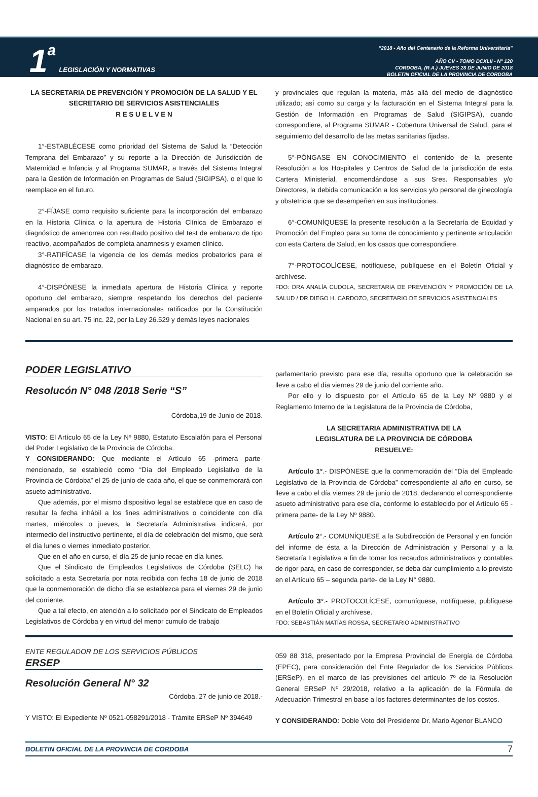1 a LEGISLACIÓN Y NORMATIVAS
“2018 - Año del Centenario de la Reforma Universitaria”
AÑO CV - TOMO DCXLII - N° 120
CORDOBA, (R.A.) JUEVES 28 DE JUNIO DE 2018
BOLETIN OFICIAL DE LA PROVINCIA DE CORDOBA
LA SECRETARIA DE PREVENCIÓN Y PROMOCIÓN DE LA SALUD Y EL SECRETARIO DE SERVICIOS ASISTENCIALES
R E S U E L V E N
1°-ESTABLÉCESE como prioridad del Sistema de Salud la “Detección Temprana del Embarazo” y su reporte a la Dirección de Jurisdicción de Maternidad e Infancia y al Programa SUMAR, a través del Sistema Integral para la Gestión de Información en Programas de Salud (SIGIPSA), o el que lo reemplace en el futuro.
2°-FÍJASE como requisito suficiente para la incorporación del embarazo en la Historia Clínica o la apertura de Historia Clínica de Embarazo el diagnóstico de amenorrea con resultado positivo del test de embarazo de tipo reactivo, acompañados de completa anamnesis y examen clínico.
3°-RATIFÍCASE la vigencia de los demás medios probatorios para el diagnóstico de embarazo.
4°-DISPÓNESE la inmediata apertura de Historia Clínica y reporte oportuno del embarazo, siempre respetando los derechos del paciente amparados por los tratados internacionales ratificados por la Constitución Nacional en su art. 75 inc. 22, por la Ley 26.529 y demás leyes nacionales
y provinciales que regulan la materia, más allá del medio de diagnóstico utilizado; así como su carga y la facturación en el Sistema Integral para la Gestión de Información en Programas de Salud (SIGIPSA), cuando correspondiere, al Programa SUMAR - Cobertura Universal de Salud, para el seguimiento del desarrollo de las metas sanitarias fijadas.
5°-PÓNGASE EN CONOCIMIENTO el contenido de la presente Resolución a los Hospitales y Centros de Salud de la jurisdicción de esta Cartera Ministerial, encomendándose a sus Sres. Responsables y/o Directores, la debida comunicación a los servicios y/o personal de ginecología y obstetricia que se desempeñen en sus instituciones.
6°-COMUNÍQUESE la presente resolución a la Secretaría de Equidad y Promoción del Empleo para su toma de conocimiento y pertinente articulación con esta Cartera de Salud, en los casos que correspondiere.
7°-PROTOCOLÍCESE, notifíquese, publíquese en el Boletín Oficial y archívese.
FDO: DRA ANALÍA CUDOLA, SECRETARIA DE PREVENCIÓN Y PROMOCIÓN DE LA SALUD / DR DIEGO H. CARDOZO, SECRETARIO DE SERVICIOS ASISTENCIALES
PODER LEGISLATIVO
Resolucón N° 048 /2018 Serie “S”
Córdoba,19 de Junio de 2018.
VISTO: El Artículo 65 de la Ley Nº 9880, Estatuto Escalafón para el Personal del Poder Legislativo de la Provincia de Córdoba.
Y CONSIDERANDO: Que mediante el Artículo 65 -primera parte- mencionado, se estableció como “Día del Empleado Legislativo de la Provincia de Córdoba” el 25 de junio de cada año, el que se conmemorará con asueto administrativo.
Que además, por el mismo dispositivo legal se establece que en caso de resultar la fecha inhábil a los fines administrativos o coincidente con día martes, miércoles o jueves, la Secretaría Administrativa indicará, por intermedio del instructivo pertinente, el día de celebración del mismo, que será el día lunes o viernes inmediato posterior.
Que en el año en curso, el día 25 de junio recae en día lunes.
Que el Sindicato de Empleados Legislativos de Córdoba (SELC) ha solicitado a esta Secretaría por nota recibida con fecha 18 de junio de 2018 que la conmemoración de dicho día se establezca para el viernes 29 de junio del corriente.
Que a tal efecto, en atención a lo solicitado por el Sindicato de Empleados Legislativos de Córdoba y en virtud del menor cumulo de trabajo
parlamentario previsto para ese día, resulta oportuno que la celebración se lleve a cabo el día viernes 29 de junio del corriente año.
Por ello y lo dispuesto por el Artículo 65 de la Ley Nº 9880 y el Reglamento Interno de la Legislatura de la Provincia de Córdoba,
LA SECRETARIA ADMINISTRATIVA DE LA
LEGISLATURA DE LA PROVINCIA DE CÓRDOBA
RESUELVE:
Artículo 1°.- DISPÓNESE que la conmemoración del “Día del Empleado Legislativo de la Provincia de Córdoba” correspondiente al año en curso, se lleve a cabo el día viernes 29 de junio de 2018, declarando el correspondiente asueto administrativo para ese día, conforme lo establecido por el Artículo 65 -primera parte- de la Ley Nº 9880.
Artículo 2°.- COMUNÍQUESE a la Subdirección de Personal y en función del informe de ésta a la Dirección de Administración y Personal y a la Secretaría Legislativa a fin de tomar los recaudos administrativos y contables de rigor para, en caso de corresponder, se deba dar cumplimiento a lo previsto en el Artículo 65 – segunda parte- de la Ley N° 9880.
Artículo 3°.- PROTOCOLÍCESE, comuníquese, notifíquese, publíquese en el Boletín Oficial y archívese.
FDO: SEBASTIÁN MATÍAS ROSSA, SECRETARIO ADMINISTRATIVO
ENTE REGULADOR DE LOS SERVICIOS PÚBLICOS
ERSEP
Resolución General N° 32
Córdoba, 27 de junio de 2018.-
Y VISTO: El Expediente Nº 0521-058291/2018 - Trámite ERSeP Nº 394649
059 88 318, presentado por la Empresa Provincial de Energía de Córdoba (EPEC), para consideración del Ente Regulador de los Servicios Públicos (ERSeP), en el marco de las previsiones del artículo 7º de la Resolución General ERSeP Nº 29/2018, relativo a la aplicación de la Fórmula de Adecuación Trimestral en base a los factores determinantes de los costos.
Y CONSIDERANDO: Doble Voto del Presidente Dr. Mario Agenor BLANCO
BOLETIN OFICIAL DE LA PROVINCIA DE CORDOBA 7